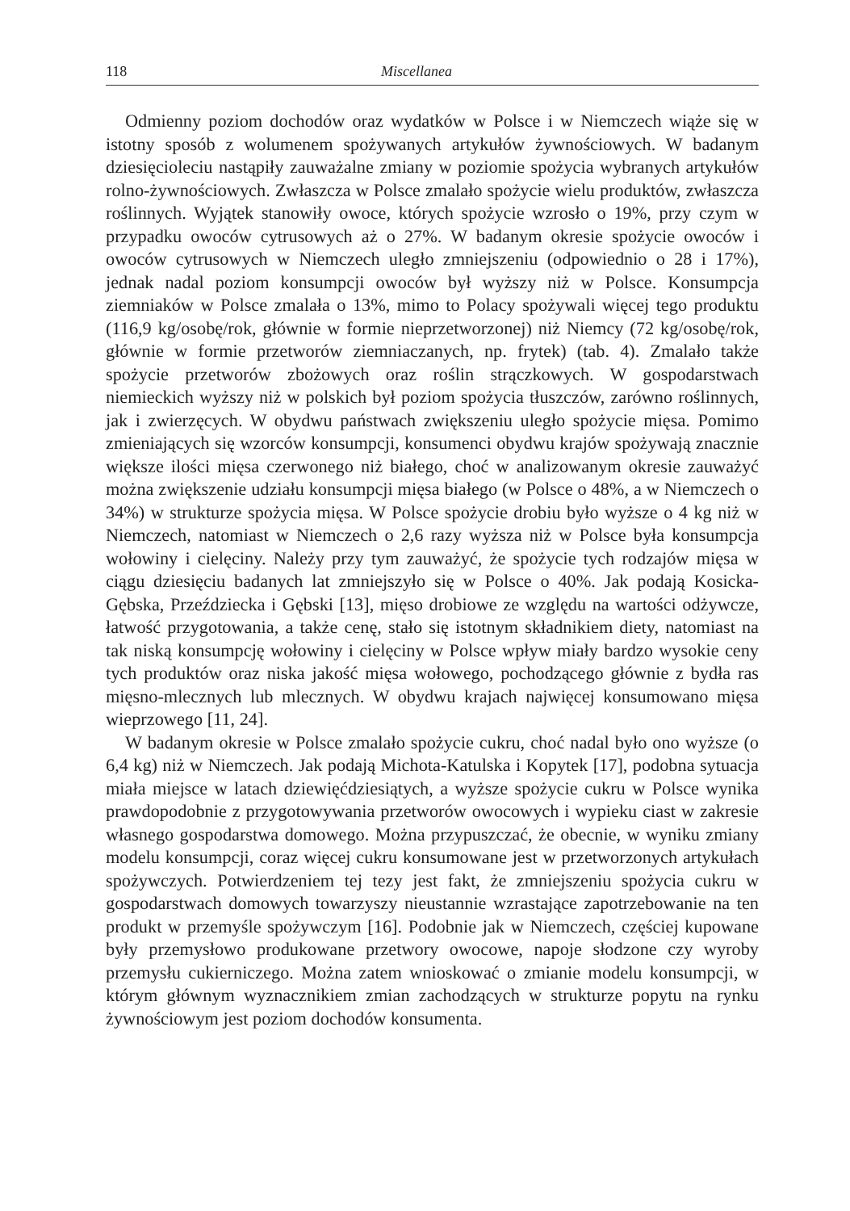118 Miscellanea
Odmienny poziom dochodów oraz wydatków w Polsce i w Niemczech wiąże się w istotny sposób z wolumenem spożywanych artykułów żywnościowych. W badanym dziesięcioleciu nastąpiły zauważalne zmiany w poziomie spożycia wybranych artykułów rolno-żywnościowych. Zwłaszcza w Polsce zmalało spożycie wielu produktów, zwłaszcza roślinnych. Wyjątek stanowiły owoce, których spożycie wzrosło o 19%, przy czym w przypadku owoców cytrusowych aż o 27%. W badanym okresie spożycie owoców i owoców cytrusowych w Niemczech uległo zmniejszeniu (odpowiednio o 28 i 17%), jednak nadal poziom konsumpcji owoców był wyższy niż w Polsce. Konsumpcja ziemniaków w Polsce zmalała o 13%, mimo to Polacy spożywali więcej tego produktu (116,9 kg/osobę/rok, głównie w formie nieprzetworzonej) niż Niemcy (72 kg/osobę/rok, głównie w formie przetworów ziemniaczanych, np. frytek) (tab. 4). Zmalało także spożycie przetworów zbożowych oraz roślin strączkowych. W gospodarstwach niemieckich wyższy niż w polskich był poziom spożycia tłuszczów, zarówno roślinnych, jak i zwierzęcych. W obydwu państwach zwiększeniu uległo spożycie mięsa. Pomimo zmieniających się wzorców konsumpcji, konsumenci obydwu krajów spożywają znacznie większe ilości mięsa czerwonego niż białego, choć w analizowanym okresie zauważyć można zwiększenie udziału konsumpcji mięsa białego (w Polsce o 48%, a w Niemczech o 34%) w strukturze spożycia mięsa. W Polsce spożycie drobiu było wyższe o 4 kg niż w Niemczech, natomiast w Niemczech o 2,6 razy wyższa niż w Polsce była konsumpcja wołowiny i cielęciny. Należy przy tym zauważyć, że spożycie tych rodzajów mięsa w ciągu dziesięciu badanych lat zmniejszyło się w Polsce o 40%. Jak podają Kosicka-Gębska, Przeździecka i Gębski [13], mięso drobiowe ze względu na wartości odżywcze, łatwość przygotowania, a także cenę, stało się istotnym składnikiem diety, natomiast na tak niską konsumpcję wołowiny i cielęciny w Polsce wpływ miały bardzo wysokie ceny tych produktów oraz niska jakość mięsa wołowego, pochodzącego głównie z bydła ras mięsno-mlecznych lub mlecznych. W obydwu krajach najwięcej konsumowano mięsa wieprzowego [11, 24].
W badanym okresie w Polsce zmalało spożycie cukru, choć nadal było ono wyższe (o 6,4 kg) niż w Niemczech. Jak podają Michota-Katulska i Kopytek [17], podobna sytuacja miała miejsce w latach dziewięćdziesiątych, a wyższe spożycie cukru w Polsce wynika prawdopodobnie z przygotowywania przetworów owocowych i wypieku ciast w zakresie własnego gospodarstwa domowego. Można przypuszczać, że obecnie, w wyniku zmiany modelu konsumpcji, coraz więcej cukru konsumowane jest w przetworzonych artykułach spożywczych. Potwierdzeniem tej tezy jest fakt, że zmniejszeniu spożycia cukru w gospodarstwach domowych towarzyszy nieustannie wzrastające zapotrzebowanie na ten produkt w przemyśle spożywczym [16]. Podobnie jak w Niemczech, częściej kupowane były przemysłowo produkowane przetwory owocowe, napoje słodzone czy wyroby przemysłu cukierniczego. Można zatem wnioskować o zmianie modelu konsumpcji, w którym głównym wyznacznikiem zmian zachodzących w strukturze popytu na rynku żywnościowym jest poziom dochodów konsumenta.